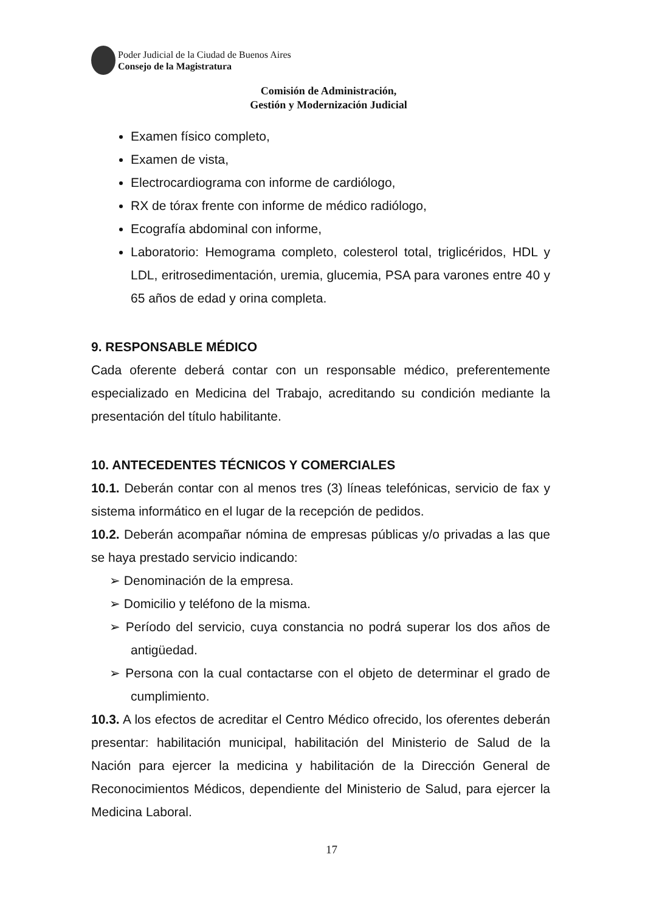Poder Judicial de la Ciudad de Buenos Aires
Consejo de la Magistratura
Comisión de Administración,
Gestión y Modernización Judicial
Examen físico completo,
Examen de vista,
Electrocardiograma con informe de cardiólogo,
RX de tórax frente con informe de médico radiólogo,
Ecografía abdominal con informe,
Laboratorio: Hemograma completo, colesterol total, triglicéridos, HDL y LDL, eritrosedimentación, uremia, glucemia, PSA para varones entre 40 y 65 años de edad y orina completa.
9. RESPONSABLE MÉDICO
Cada oferente deberá contar con un responsable médico, preferentemente especializado en Medicina del Trabajo, acreditando su condición mediante la presentación del título habilitante.
10. ANTECEDENTES TÉCNICOS Y COMERCIALES
10.1. Deberán contar con al menos tres (3) líneas telefónicas, servicio de fax y sistema informático en el lugar de la recepción de pedidos.
10.2. Deberán acompañar nómina de empresas públicas y/o privadas a las que se haya prestado servicio indicando:
➢ Denominación de la empresa.
➢ Domicilio y teléfono de la misma.
➢ Período del servicio, cuya constancia no podrá superar los dos años de antigüedad.
➢ Persona con la cual contactarse con el objeto de determinar el grado de cumplimiento.
10.3. A los efectos de acreditar el Centro Médico ofrecido, los oferentes deberán presentar: habilitación municipal, habilitación del Ministerio de Salud de la Nación para ejercer la medicina y habilitación de la Dirección General de Reconocimientos Médicos, dependiente del Ministerio de Salud, para ejercer la Medicina Laboral.
17